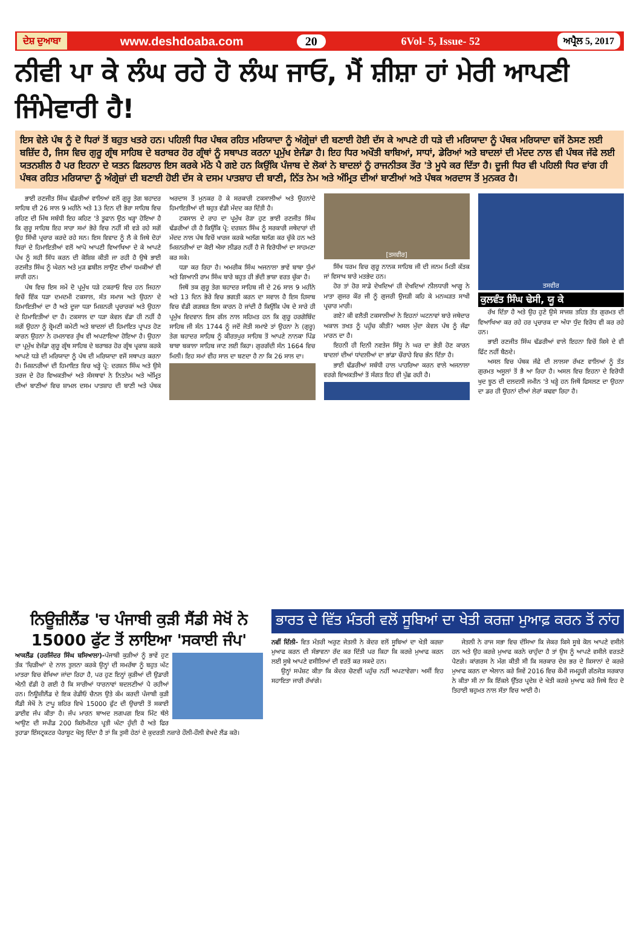ਦੇਸ਼ ਦੁਆਬਾ
www.deshdoaba.com 20 6Vol- 5, Issue- 52
ਅਪ੍ਰੈਲ 5, 2017
ਨੀਵੀ ਪਾ ਕੇ ਲੰਘ ਰਹੇ ਹੋ ਲੰਘ ਜਾਓ, ਮੈਂ ਸ਼ੀਸ਼ਾ ਹਾਂ ਮੇਰੀ ਆਪਣੀ ਜਿੰਮੇਵਾਰੀ ਹੈ!
ਇਸ ਵੇਲੇ ਪੰਥ ਨੂੰ ਦੋ ਧਿਰਾਂ ਤੋਂ ਬਹੁਤ ਖਤਰੇ ਹਨ। ਪਹਿਲੀ ਧਿਰ ਪੰਥਕ ਰਹਿਤ ਮਰਿਯਾਦਾ ਨੂੰ ਅੰਗ੍ਰੇਜ਼ਾਂ ਦੀ ਬਣਾਈ ਹੋਈ ਦੱਸ ਕੇ ਆਪਣੇ ਹੀ ਧੜੇ ਦੀ ਮਰਿਯਾਦਾ ਨੂੰ ਪੰਥਕ ਮਰਿਯਾਦਾ ਵਜੋਂ ਠੋਸਣ ਲਈ ਬਜ਼ਿੱਦ ਹੈ, ਜਿਸ ਵਿਚ ਗੁਰੂ ਗ੍ਰੰਥ ਸਾਹਿਬ ਦੇ ਬਰਾਬਰ ਹੋਰ ਗ੍ਰੰਥਾਂ ਨੂੰ ਸਥਾਪਤ ਕਰਨਾ ਪ੍ਰਮੁੱਖ ਏਜੰਡਾ ਹੈ। ਇਹ ਧਿਰ ਅਖੌਤੀ ਬਾਬਿਆਂ, ਸਾਧਾਂ, ਡੇਰਿਆਂ ਅਤੇ ਬਾਦਲਾਂ ਦੀ ਮੱਦਦ ਨਾਲ ਵੀ ਪੰਥਕ ਜੱਫੇ ਲਈ ਯਤਨਸ਼ੀਲ ਹੈ ਪਰ ਇਹਨਾ ਦੇ ਯਤਨ ਫਿਲਹਾਲ ਇਸ ਕਰਕੇ ਮੱਠੇ ਪੈ ਗਏ ਹਨ ਕਿਉਂਕਿ ਪੰਜਾਬ ਦੇ ਲੋਕਾਂ ਨੇ ਬਾਦਲਾਂ ਨੂੰ ਰਾਜਨੀਤਕ ਤੌਰ 'ਤੇ ਮੂਧੇ ਕਰ ਦਿੱਤਾ ਹੈ। ਦੂਜੀ ਧਿਰ ਵੀ ਪਹਿਲੀ ਧਿਰ ਵਾਂਗ ਹੀ ਪੰਥਕ ਰਹਿਤ ਮਰਿਯਾਦਾ ਨੂੰ ਅੰਗ੍ਰੇਜ਼ਾਂ ਦੀ ਬਣਾਈ ਹੋਈ ਦੱਸ ਕੇ ਦਸਮ ਪਾਤਸ਼ਾਹ ਦੀ ਬਾਣੀ, ਨਿੱਤ ਨੇਮ ਅਤੇ ਅੰਮ੍ਰਿਤ ਦੀਆਂ ਬਾਣੀਆਂ ਅਤੇ ਪੰਥਕ ਅਰਦਾਸ ਤੋਂ ਮੁਨਕਰ ਹੈ।
ਭਾਈ ਰਣਜੀਤ ਸਿੰਘ ਢੱਡਰੀਆਂ ਵਾਲਿਆਂ ਵਲੋਂ ਗੁਰੂ ਤੇਗ ਬਹਾਦਰ ਸਾਹਿਬ ਦੀ 26 ਸਾਲ 9 ਮਹੀਨੇ ਅਤੇ 13 ਦਿਨ ਦੀ ਭੋਰਾ ਸਾਹਿਬ ਵਿਚ ਰਹਿਣ ਦੀ ਮਿੱਥ ਸਬੰਧੀ ਇਹ ਕਹਿਣ 'ਤੇ ਤੂਫਾਨ ਉਠ ਖੜ੍ਹਾ ਹੋਇਆ ਹੈ ਕਿ ਗੁਰੂ ਸਾਹਿਬ ਇਹ ਸਾਰਾ ਸਮਾਂ ਭੋਰੇ ਵਿਚ ਨਹੀਂ ਸੀ ਵੜੇ ਰਹੇ ਸਗੋਂ ਉਹ ਸਿੱਖੀ ਪ੍ਰਚਾਰ ਕਰਦੇ ਰਹੇ ਸਨ। ਇਸ ਵਿਵਾਦ ਨੂੰ ਲੈ ਕੇ ਜਿਥੇ ਦੋਹਾਂ ਧਿਰਾਂ ਦੇ ਹਿਮਾਇਤੀਆਂ ਵਲੋਂ ਆਪੋ ਆਪਣੀ ਵਿਆਖਿਆ ਦੇ ਕੇ ਆਪਣੇ ਪੱਖ ਨੂੰ ਸਹੀ ਸਿੱਧ ਕਰਨ ਦੀ ਕੋਸ਼ਿਸ਼ ਕੀਤੀ ਜਾ ਰਹੀ ਹੈ ਉਥੇ ਭਾਈ ਰਣਜੀਤ ਸਿੰਘ ਨੂੰ ਘੇਰਨ ਅਤੇ ਮੁੜ ਛਬੀਲ ਲਾਉਣ ਦੀਆਂ ਧਮਕੀਆਂ ਵੀ ਜਾਰੀ ਹਨ।
ਪੰਥ ਵਿਚ ਇਸ ਸਮੇਂ ਦੋ ਪ੍ਰਮੁੱਖ ਧੜੇ ਟਕਰਾਓ ਵਿਚ ਹਨ ਜਿਹਨਾ ਵਿਚੋਂ ਇੱਕ ਧੜਾ ਦਮਦਮੀ ਟਕਸਾਲ, ਸੰਤ ਸਮਾਜ ਅਤੇ ਉਹਨਾ ਦੇ ਹਿਮਾਇਤੀਆਂ ਦਾ ਹੈ ਅਤੇ ਦੂਜਾ ਧੜਾ ਮਿਸ਼ਨਰੀ ਪ੍ਰਚਾਰਕਾਂ ਅਤੇ ਉਹਨਾ ਦੇ ਹਿਮਾਇਤੀਆਂ ਦਾ ਹੈ। ਟਕਸਾਲ ਦਾ ਧੜਾ ਕੇਵਲ ਵੱਡਾ ਹੀ ਨਹੀਂ ਹੈ ਸਗੋਂ ਉਹਨਾ ਨੂੰ ਸ਼੍ਰੋਮਣੀ ਕਮੇਟੀ ਅਤੇ ਬਾਦਲਾਂ ਦੀ ਹਿਮਾਇਤ ਪ੍ਰਾਪਤ ਹੋਣ ਕਾਰਨ ਉਹਨਾ ਨੇ ਹਮਲਾਵਰ ਰੁੱਖ ਵੀ ਅਪਣਾਇਆ ਹੋਇਆ ਹੈ। ਉਹਨਾ ਦਾ ਪ੍ਰਮੁੱਖ ਏਜੰਡਾ ਗੁਰੂ ਗ੍ਰੰਥ ਸਾਹਿਬ ਦੇ ਬਰਾਬਰ ਹੋਰ ਗ੍ਰੰਥ ਪ੍ਰਕਾਸ਼ ਕਰਕੇ ਆਪਣੇ ਧੜੇ ਦੀ ਮਰਿਯਾਦਾ ਨੂੰ ਪੰਥ ਦੀ ਮਰਿਯਾਦਾ ਵਜੋਂ ਸਥਾਪਤ ਕਰਨਾ ਹੈ। ਮਿਸ਼ਨਰੀਆਂ ਦੀ ਹਿਮਾਇਤ ਵਿਚ ਖੜ੍ਹੇ ਪ੍ਰੋ: ਦਰਸ਼ਨ ਸਿੰਘ ਅਤੇ ਉਸੇ ਤਰਜ ਦੇ ਹੋਰ ਵਿਅਕਤੀਆਂ ਅਤੇ ਸੰਸਥਾਵਾਂ ਨੇ ਨਿਤਨੇਮ ਅਤੇ ਅੰਮ੍ਰਿਤ ਦੀਆਂ ਬਾਣੀਆਂ ਵਿਚ ਸ਼ਾਮਲ ਦਸਮ ਪਾਤਸ਼ਾਹ ਦੀ ਬਾਣੀ ਅਤੇ ਪੰਥਕ ਅਰਦਾਸ ਤੋਂ ਮੁਨਕਰ ਹੋ ਕੇ ਸਰਕਾਰੀ ਟਕਸਾਲੀਆਂ ਅਤੇ ਉਹਨਾਂਦੇ ਹਿਮਾਇਤੀਆਂ ਦੀ ਬਹੁਤ ਵੱਡੀ ਮੱਦਦ ਕਰ ਦਿੱਤੀ ਹੈ।
ਟਕਸਾਲ ਦੇ ਰਾਹ ਦਾ ਪ੍ਰਮੁੱਖ ਰੋੜਾ ਹੁਣ ਭਾਈ ਰਣਜੀਤ ਸਿੰਘ ਢੱਡਰੀਆਂ ਹੀ ਹੈ ਕਿਉਂਕਿ ਪ੍ਰੋ: ਦਰਸ਼ਨ ਸਿੰਘ ਨੂੰ ਸਰਕਾਰੀ ਜਥੇਦਾਰਾਂ ਦੀ ਮੱਦਦ ਨਾਲ ਪੰਥ ਵਿਚੋਂ ਖਾਰਜ ਕਰਕੇ ਅਲੱਗ ਥਲੱਗ ਕਰ ਚੁੱਕੇ ਹਨ ਅਤੇ ਮਿਸ਼ਨਰੀਆਂ ਦਾ ਕੋਈ ਐਸਾ ਲੀਡਰ ਨਹੀਂ ਹੈ ਜੋ ਵਿਰੋਧੀਆਂ ਦਾ ਸਾਹਮਣਾ ਕਰ ਸਕੇ।
ਧੜਾ ਕਰ ਰਿਹਾ ਹੈ। ਅਮਰੀਕ ਸਿੰਘ ਅਜਨਾਲਾ ਭਾਵੇਂ ਬਾਬਾ ਧੁੰਮਾਂ ਅਤੇ ਗਿਆਨੀ ਰਾਮ ਸਿੰਘ ਬਾਰੇ ਬਹੁਤ ਹੀ ਭੱਦੀ ਭਾਸ਼ਾ ਵਰਤ ਚੁੱਕਾ ਹੈ।
ਜਿਥੋਂ ਤਕ ਗੁਰੂ ਤੇਗ ਬਹਾਦਰ ਸਾਹਿਬ ਜੀ ਦੇ 26 ਸਾਲ 9 ਮਹੀਨੇ ਅਤੇ 13 ਦਿਨ ਭੋਰੇ ਵਿਚ ਭਗਤੀ ਕਰਨ ਦਾ ਸਵਾਲ ਹੈ ਇਸ ਹਿਸਾਬ ਵਿਚ ਵੱਡੀ ਗੜਬੜ ਇਸ ਕਾਰਨ ਹੋ ਜਾਂਦੀ ਹੈ ਕਿਉਂਕਿ ਪੰਥ ਦੇ ਸਾਰੇ ਹੀ ਪ੍ਰਮੁੱਖ ਵਿਦਵਾਨ ਇਸ ਗੱਲ ਨਾਲ ਸਹਿਮਤ ਹਨ ਕਿ ਗੁਰੂ ਹਰਗੋਬਿੰਦ ਸਾਹਿਬ ਜੀ ਸੰਨ 1744 ਨੂੰ ਜਦੋਂ ਜੋਤੀ ਸਮਾਏ ਤਾਂ ਉਹਨਾ ਨੇ (ਗੁਰੂ) ਤੇਗ ਬਹਾਦਰ ਸਾਹਿਬ ਨੂੰ ਕੀਰਤਪੁਰ ਸਾਹਿਬ ਤੋਂ ਆਪਣੇ ਨਾਨਕਾ ਪਿੰਡ ਬਾਬਾ ਬਕਾਲਾ ਸਾਹਿਬ ਜਾਣ ਲਈ ਕਿਹਾ। ਗੁਰਗੱਦੀ ਸੰਨ 1664 ਵਿਚ ਮਿਲੀ। ਇਹ ਸਮਾਂ ਵੀਹ ਸਾਲ ਦਾ ਬਣਦਾ ਹੈ ਨਾ ਕਿ 26 ਸਾਲ ਦਾ।
[ਤਸਵੀਰ]
ਸਿੱਖ ਧਰਮ ਵਿਚ ਗੁਰੂ ਨਾਨਕ ਸਾਹਿਬ ਜੀ ਦੀ ਜਨਮ ਮਿਤੀ ਕੱਤਕ ਜਾਂ ਵਿਸਾਖ ਬਾਰੇ ਮਤਭੇਦ ਹਨ।
ਹੋਰ ਤਾਂ ਹੋਰ ਸਾਡੇ ਦੇਖਦਿਆਂ ਹੀ ਦੇਖਦਿਆਂ ਨੀਲਧਾਰੀ ਆਗੂ ਨੇ ਮਾਤਾ ਗੁਜਰ ਕੌਰ ਜੀ ਨੂੰ ਗੁਜਰੀ ਉਜੜੀ ਕਹਿ ਕੇ ਮਨਘੜਤ ਸਾਖੀ ਪ੍ਰਚਾਰ ਮਾਰੀ।
ਗਏ? ਕੀ ਵਲੈਤੀ ਟਕਸਾਲੀਆਂ ਨੇ ਇਹਨਾਂ ਘਟਨਾਵਾਂ ਬਾਰੇ ਜਥੇਦਾਰ ਅਕਾਲ ਤਖਤ ਨੂੰ ਪਹੁੰਚ ਕੀਤੀ? ਅਸਲ ਮੁੱਦਾ ਕੇਵਲ ਪੰਥ ਨੂੰ ਜੱਫਾ ਮਾਰਨ ਦਾ ਹੈ।
ਇਹਨੀ ਹੀ ਦਿਨੀ ਨਵਤੇਜ ਸਿੱਧੂ ਨੇ ਘਰ ਦਾ ਭੇਤੀ ਹੋਣ ਕਾਰਨ ਬਾਦਲਾਂ ਦੀਆਂ ਧਾਂਦਲੀਆਂ ਦਾ ਭਾਂਡਾ ਚੌਰਾਹੇ ਵਿਚ ਭੰਨ ਦਿੱਤਾ ਹੈ।
ਭਾਈ ਢੱਡਰੀਆਂ ਸਬੰਧੀ ਹਾਲ ਪਾਹਰਿਆ ਕਰਨ ਵਾਲੇ ਅਜਨਾਲਾ ਵਰਗੇ ਵਿਅਕਤੀਆਂ ਤੋਂ ਸੰਗਤ ਇਹ ਵੀ ਪੁੱਛ ਰਹੀ ਹੈ।
ਤਸਵੀਰ
ਕੁਲਵੰਤ ਸਿੰਘ ਢੇਸੀ, ਯੂ ਕੇ
ਰੱਖ ਦਿੱਤਾ ਹੈ ਅਤੇ ਉਹ ਹੁਣੇ ਉਸੇ ਸਾਜਸ਼ ਤਹਿਤ ਤੱਤ ਗੁਰਮਤ ਦੀ ਵਿਆਖਿਆ ਕਰ ਰਹੇ ਹਰ ਪ੍ਰਚਾਰਕ ਦਾ ਅੰਧਾ ਧੁੰਦ ਵਿਰੋਧ ਵੀ ਕਰ ਰਹੇ ਹਨ।
ਭਾਈ ਰਣਜੀਤ ਸਿੰਘ ਢੱਡਰੀਆਂ ਵਾਲੇ ਇਹਨਾ ਵਿਚੋਂ ਕਿਸੇ ਦੇ ਵੀ ਫਿੱਟ ਨਹੀਂ ਬੈਠਦੇ।
ਅਸਲ ਵਿਚ ਪੰਥਕ ਜੱਫੇ ਦੀ ਲਾਲਸਾ ਰੱਖਣ ਵਾਲਿਆਂ ਨੂੰ ਤੱਤ ਗੁਰਮਤ ਅਸੂਲਾਂ ਤੋਂ ਭੈ ਆ ਰਿਹਾ ਹੈ। ਅਸਲ ਵਿਚ ਇਹਨਾ ਦੇ ਵਿਰੋਧੀ ਖੁਦ ਝੂਠ ਦੀ ਦਲਦਲੀ ਜਮੀਨ 'ਤੇ ਖੜ੍ਹੇ ਹਨ ਜਿਥੋਂ ਫਿਸਲਣ ਦਾ ਉਹਨਾ ਦਾ ਡਰ ਹੀ ਉਹਨਾਂ ਦੀਆਂ ਲੇਰਾਂ ਕਢਵਾ ਰਿਹਾ ਹੈ।
ਨਿਊਜ਼ੀਲੈਂਡ 'ਚ ਪੰਜਾਬੀ ਕੁੜੀ ਸੈਂਡੀ ਸੇਖੋਂ ਨੇ 15000 ਫੁੱਟ ਤੋਂ ਲਾਇਆ 'ਸਕਾਈ ਜੰਪ'
ਆਕਲੈਂਡ (ਹਰਜਿੰਦਰ ਸਿੰਘ ਬਸਿਆਲਾ)-ਪੰਜਾਬੀ ਕੁੜੀਆਂ ਨੂੰ ਭਾਵੇਂ ਹੁਣ ਤੱਕ 'ਚਿੜੀਆਂ' ਦੇ ਨਾਲ ਤੁਲਨਾ ਕਰਕੇ ਉਨ੍ਹਾਂ ਦੀ ਸਮਰੱਥਾ ਨੂੰ ਬਹੁਤ ਘੱਟ ਮਾਤਰਾ ਵਿਚ ਵੇਖਿਆ ਜਾਂਦਾ ਰਿਹਾ ਹੈ, ਪਰ ਹੁਣ ਇਨ੍ਹਾਂ ਕੁੜੀਆਂ ਦੀ ਉਡਾਰੀ ਐਨੀ ਵੱਡੀ ਹੋ ਗਈ ਹੈ ਕਿ ਸਾਰੀਆਂ ਧਾਰਨਾਵਾਂ ਬਦਲਣੀਆਂ ਪੈ ਰਹੀਆਂ ਹਨ। ਨਿਊਜ਼ੀਲੈਂਡ ਦੇ ਇਕ ਰੇਡੀਓ ਚੈਨਲ ਉਤੇ ਕੰਮ ਕਰਦੀ ਪੰਜਾਬੀ ਕੁੜੀ ਸੈਂਡੀ ਸੇਖੋਂ ਨੇ ਟਾਪੂ ਸ਼ਹਿਰ ਵਿਖੇ 15000 ਫੁੱਟ ਦੀ ਉਚਾਈ ਤੋਂ ਸਕਾਈ ਡਾਈਵ ਜੰਪ ਕੀਤਾ ਹੈ। ਜੰਪ ਮਾਰਨ ਬਾਅਦ ਲਗਪਗ ਇਕ ਮਿੰਟ ਥੱਲੇ ਆਉਣ ਦੀ ਸਪੀਡ 200 ਕਿਲੋਮੀਟਰ ਪ੍ਰਤੀ ਘੰਟਾ ਹੁੰਦੀ ਹੈ ਅਤੇ ਫਿਰ ਤੁਹਾਡਾ ਇੰਸਟ੍ਰਕਟਰ ਪੈਰਾਸ਼ੂਟ ਖੋਲ੍ਹ ਦਿੰਦਾ ਹੈ ਤਾਂ ਕਿ ਤੁਸੀ ਹੇਠਾਂ ਦੇ ਕੁਦਰਤੀ ਨਜ਼ਾਰੇ ਹੌਲੀ-ਹੌਲੀ ਵੇਖਦੇ ਲੈਂਡ ਕਰੋ।
ਭਾਰਤ ਦੇ ਵਿੱਤ ਮੰਤਰੀ ਵਲੋਂ ਸੂਬਿਆਂ ਦਾ ਖੇਤੀ ਕਰਜ਼ਾ ਮੁਆਫ਼ ਕਰਨ ਤੋਂ ਨਾਂਹ
ਨਵੀਂ ਦਿੱਲੀ- ਵਿਤ ਮੰਤਰੀ ਅਰੁਣ ਜੇਤਲੀ ਨੇ ਕੇਂਦਰ ਵਲੋਂ ਸੂਬਿਆਂ ਦਾ ਖੇਤੀ ਕਰਜ਼ਾ ਮੁਆਫ ਕਰਨ ਦੀ ਸੰਭਾਵਨਾ ਰੱਦ ਕਰ ਦਿੱਤੀ ਪਰ ਕਿਹਾ ਕਿ ਕਰਜ਼ੇ ਮੁਆਫ ਕਰਨ ਲਈ ਸੂਬੇ ਆਪਣੇ ਵਸੀਲਿਆਂ ਦੀ ਵਰਤੋਂ ਕਰ ਸਕਦੇ ਹਨ।
ਉਨ੍ਹਾਂ ਸਪੱਸ਼ਟ ਕੀਤਾ ਕਿ ਕੇਂਦਰ ਚੋਣਵੀਂ ਪਹੁੰਚ ਨਹੀਂ ਅਪਣਾਵੇਗਾ। ਅਸੀਂ ਇਹ ਸਹਾਇਤਾ ਜਾਰੀ ਰੱਖਾਂਗੇ।
ਜੇਤਲੀ ਨੇ ਰਾਜ ਸਭਾ ਵਿਚ ਦੱਸਿਆ ਕਿ ਜੇਕਰ ਕਿਸੇ ਸੂਬੇ ਕੋਲ ਆਪਣੇ ਵਸੀਲੇ ਹਨ ਅਤੇ ਉਹ ਕਰਜ਼ੇ ਮੁਆਫ ਕਰਨੇ ਚਾਹੁੰਦਾ ਹੈ ਤਾਂ ਉਸ ਨੂੰ ਆਪਣੇ ਵਸੀਲੇ ਵਰਤਣੇ ਪੈਣਗੇ। ਕਾਂਗਰਸ ਨੇ ਮੰਗ ਕੀਤੀ ਸੀ ਕਿ ਸਰਕਾਰ ਦੇਸ਼ ਭਰ ਦੇ ਕਿਸਾਨਾਂ ਦੇ ਕਰਜ਼ੇ ਮੁਆਫ ਕਰਨ ਦਾ ਐਲਾਨ ਕਰੇ ਜਿਵੇਂ 2016 ਵਿਚ ਕੌਮੀ ਜਮਹੂਰੀ ਗੱਠਜੋੜ ਸਰਕਾਰ ਨੇ ਕੀਤਾ ਸੀ ਨਾ ਕਿ ਇੱਕਲੇ ਉੱਤਰ ਪ੍ਰਦੇਸ਼ ਦੇ ਖੇਤੀ ਕਰਜ਼ੇ ਮੁਆਫ ਕਰੇ ਜਿਥੇ ਇਹ ਦੋ ਤਿਹਾਈ ਬਹੁਮਤ ਨਾਲ ਸੱਤਾ ਵਿਚ ਆਈ ਹੈ।